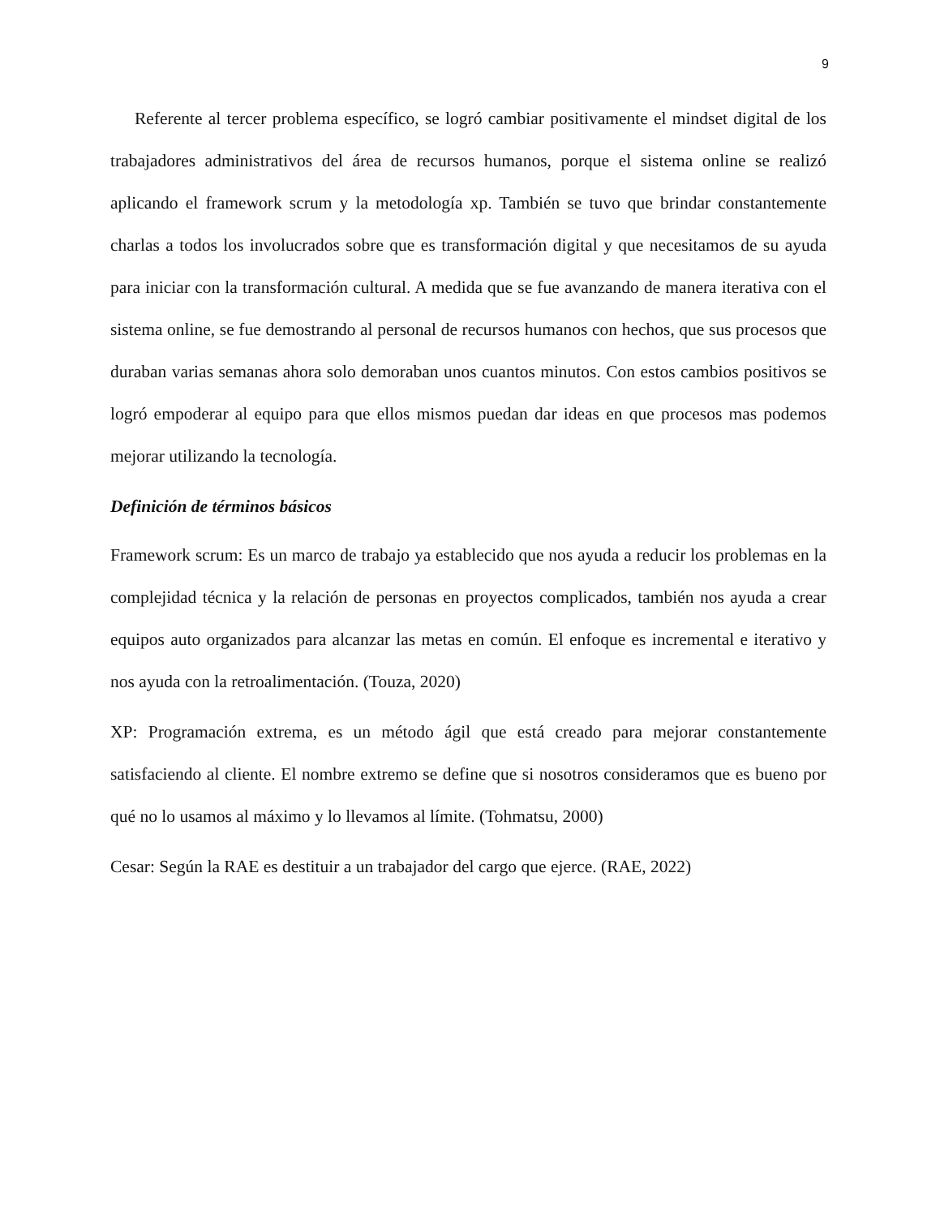9
Referente al tercer problema específico, se logró cambiar positivamente el mindset digital de los trabajadores administrativos del área de recursos humanos, porque el sistema online se realizó aplicando el framework scrum y la metodología xp. También se tuvo que brindar constantemente charlas a todos los involucrados sobre que es transformación digital y que necesitamos de su ayuda para iniciar con la transformación cultural. A medida que se fue avanzando de manera iterativa con el sistema online, se fue demostrando al personal de recursos humanos con hechos, que sus procesos que duraban varias semanas ahora solo demoraban unos cuantos minutos. Con estos cambios positivos se logró empoderar al equipo para que ellos mismos puedan dar ideas en que procesos mas podemos mejorar utilizando la tecnología.
Definición de términos básicos
Framework scrum: Es un marco de trabajo ya establecido que nos ayuda a reducir los problemas en la complejidad técnica y la relación de personas en proyectos complicados, también nos ayuda a crear equipos auto organizados para alcanzar las metas en común. El enfoque es incremental e iterativo y nos ayuda con la retroalimentación. (Touza, 2020)
XP: Programación extrema, es un método ágil que está creado para mejorar constantemente satisfaciendo al cliente. El nombre extremo se define que si nosotros consideramos que es bueno por qué no lo usamos al máximo y lo llevamos al límite. (Tohmatsu, 2000)
Cesar: Según la RAE es destituir a un trabajador del cargo que ejerce. (RAE, 2022)